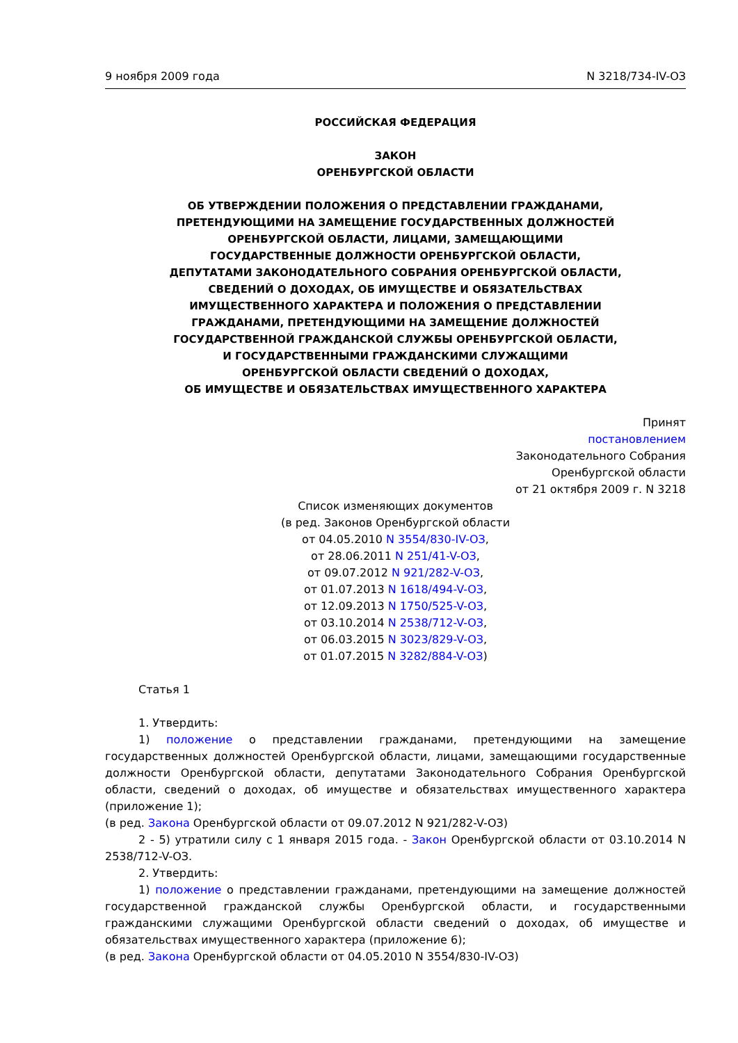9 ноября 2009 года N 3218/734-IV-ОЗ
РОССИЙСКАЯ ФЕДЕРАЦИЯ
ЗАКОН
ОРЕНБУРГСКОЙ ОБЛАСТИ
ОБ УТВЕРЖДЕНИИ ПОЛОЖЕНИЯ О ПРЕДСТАВЛЕНИИ ГРАЖДАНАМИ,
ПРЕТЕНДУЮЩИМИ НА ЗАМЕЩЕНИЕ ГОСУДАРСТВЕННЫХ ДОЛЖНОСТЕЙ
ОРЕНБУРГСКОЙ ОБЛАСТИ, ЛИЦАМИ, ЗАМЕЩАЮЩИМИ
ГОСУДАРСТВЕННЫЕ ДОЛЖНОСТИ ОРЕНБУРГСКОЙ ОБЛАСТИ,
ДЕПУТАТАМИ ЗАКОНОДАТЕЛЬНОГО СОБРАНИЯ ОРЕНБУРГСКОЙ ОБЛАСТИ,
СВЕДЕНИЙ О ДОХОДАХ, ОБ ИМУЩЕСТВЕ И ОБЯЗАТЕЛЬСТВАХ
ИМУЩЕСТВЕННОГО ХАРАКТЕРА И ПОЛОЖЕНИЯ О ПРЕДСТАВЛЕНИИ
ГРАЖДАНАМИ, ПРЕТЕНДУЮЩИМИ НА ЗАМЕЩЕНИЕ ДОЛЖНОСТЕЙ
ГОСУДАРСТВЕННОЙ ГРАЖДАНСКОЙ СЛУЖБЫ ОРЕНБУРГСКОЙ ОБЛАСТИ,
И ГОСУДАРСТВЕННЫМИ ГРАЖДАНСКИМИ СЛУЖАЩИМИ
ОРЕНБУРГСКОЙ ОБЛАСТИ СВЕДЕНИЙ О ДОХОДАХ,
ОБ ИМУЩЕСТВЕ И ОБЯЗАТЕЛЬСТВАХ ИМУЩЕСТВЕННОГО ХАРАКТЕРА
Принят
постановлением
Законодательного Собрания
Оренбургской области
от 21 октября 2009 г. N 3218
Список изменяющих документов
(в ред. Законов Оренбургской области
от 04.05.2010 N 3554/830-IV-ОЗ,
от 28.06.2011 N 251/41-V-ОЗ,
от 09.07.2012 N 921/282-V-ОЗ,
от 01.07.2013 N 1618/494-V-ОЗ,
от 12.09.2013 N 1750/525-V-ОЗ,
от 03.10.2014 N 2538/712-V-ОЗ,
от 06.03.2015 N 3023/829-V-ОЗ,
от 01.07.2015 N 3282/884-V-ОЗ)
Статья 1
1. Утвердить:
1) положение о представлении гражданами, претендующими на замещение государственных должностей Оренбургской области, лицами, замещающими государственные должности Оренбургской области, депутатами Законодательного Собрания Оренбургской области, сведений о доходах, об имуществе и обязательствах имущественного характера (приложение 1);
(в ред. Закона Оренбургской области от 09.07.2012 N 921/282-V-ОЗ)
2 - 5) утратили силу с 1 января 2015 года. - Закон Оренбургской области от 03.10.2014 N 2538/712-V-ОЗ.
2. Утвердить:
1) положение о представлении гражданами, претендующими на замещение должностей государственной гражданской службы Оренбургской области, и государственными гражданскими служащими Оренбургской области сведений о доходах, об имуществе и обязательствах имущественного характера (приложение 6);
(в ред. Закона Оренбургской области от 04.05.2010 N 3554/830-IV-ОЗ)